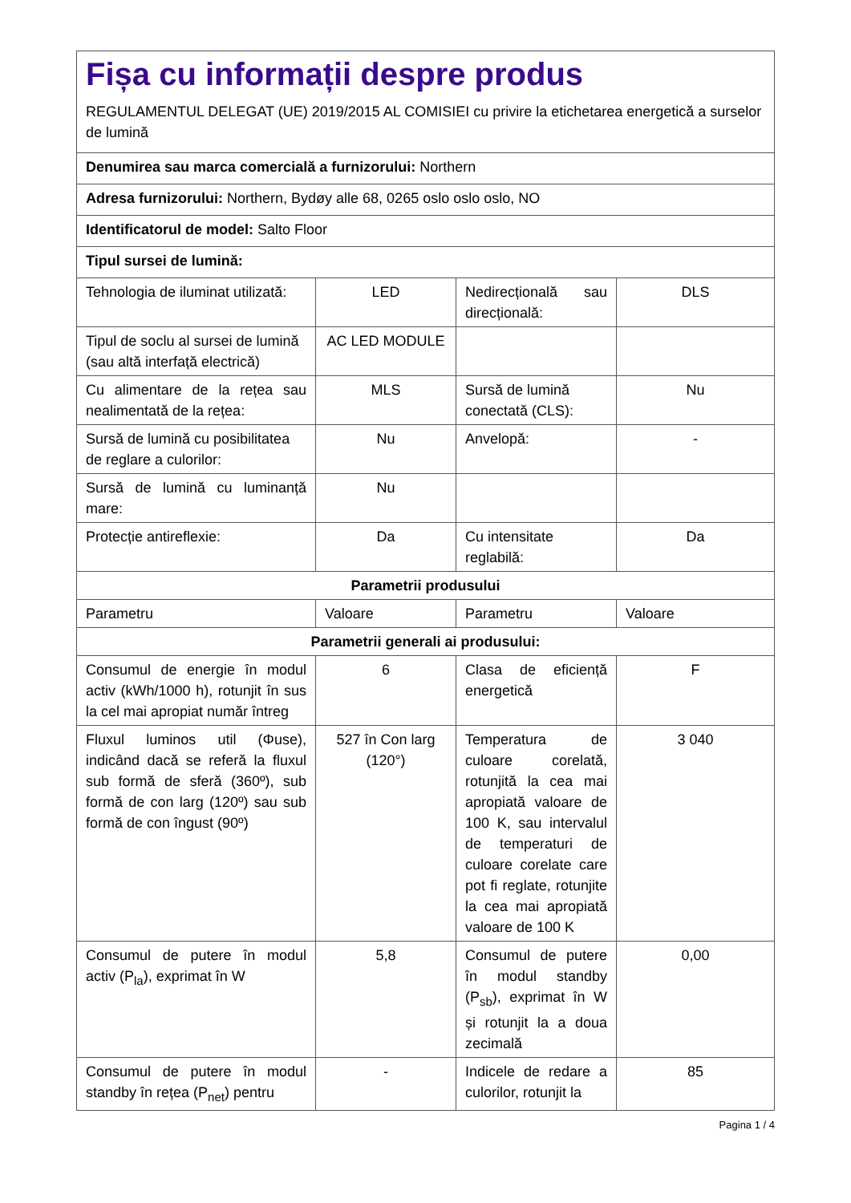| Fișa cu informații despre produs REGULAMENTUL DELEGAT (UE) 2019/2015 AL COMISIEI cu privire la etichetarea energetică a surselor de lumină | | | |
| Denumirea sau marca comercială a furnizorului: Northern | | | |
| Adresa furnizorului: Northern, Bydøy alle 68, 0265 oslo oslo oslo, NO | | | |
| Identificatorul de model: Salto Floor | | | |
| Tipul sursei de lumină: | | | |
| Tehnologia de iluminat utilizată: | LED | Nedirecțională sau direcțională: | DLS |
| Tipul de soclu al sursei de lumină (sau altă interfață electrică) | AC LED MODULE | | |
| Cu alimentare de la rețea sau nealimentată de la rețea: | MLS | Sursă de lumină conectată (CLS): | Nu |
| Sursă de lumină cu posibilitatea de reglare a culorilor: | Nu | Anvelopă: | - |
| Sursă de lumină cu luminanță mare: | Nu | | |
| Protecție antireflexie: | Da | Cu intensitate reglabilă: | Da |
| Parametrii produsului | | | |
| Parametru | Valoare | Parametru | Valoare |
| Parametrii generali ai produsului: | | | |
| Consumul de energie în modul activ (kWh/1000 h), rotunjit în sus la cel mai apropiat număr întreg | 6 | Clasa de eficiență energetică | F |
| Fluxul luminos util (Φuse), indicând dacă se referă la fluxul sub formă de sferă (360º), sub formă de con larg (120º) sau sub formă de con îngust (90º) | 527 în Con larg (120°) | Temperatura de culoare corelată, rotunjită la cea mai apropiată valoare de 100 K, sau intervalul de temperaturi de culoare corelate care pot fi reglate, rotunjite la cea mai apropiată valoare de 100 K | 3 040 |
| Consumul de putere în modul activ (P<sub>la</sub>), exprimat în W | 5,8 | Consumul de putere în modul standby (P<sub>sb</sub>), exprimat în W și rotunjit la a doua zecimală | 0,00 |
| Consumul de putere în modul standby în rețea (P<sub>net</sub>) pentru | - | Indicele de redare a culorilor, rotunjit la | 85 |
Pagina 1 / 4